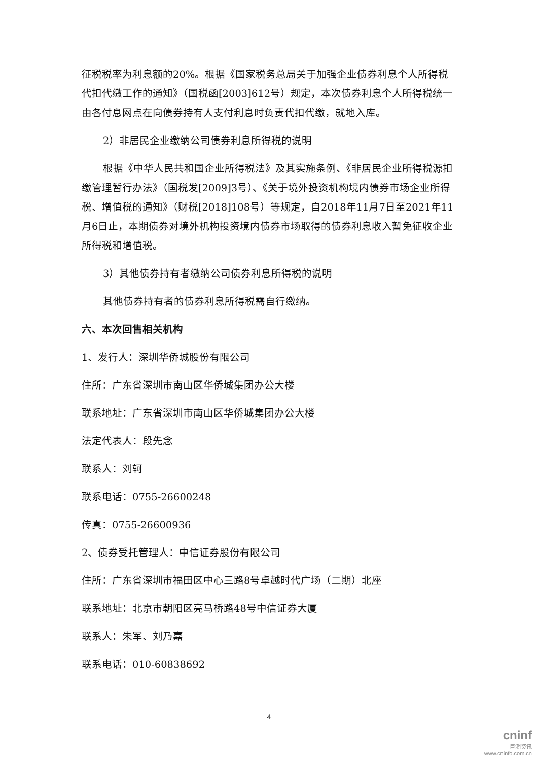征税税率为利息额的20%。根据《国家税务总局关于加强企业债券利息个人所得税代扣代缴工作的通知》（国税函[2003]612号）规定，本次债券利息个人所得税统一由各付息网点在向债券持有人支付利息时负责代扣代缴，就地入库。
2）非居民企业缴纳公司债券利息所得税的说明
根据《中华人民共和国企业所得税法》及其实施条例、《非居民企业所得税源扣缴管理暂行办法》（国税发[2009]3号）、《关于境外投资机构境内债券市场企业所得税、增值税的通知》（财税[2018]108号）等规定，自2018年11月7日至2021年11月6日止，本期债券对境外机构投资境内债券市场取得的债券利息收入暂免征收企业所得税和增值税。
3）其他债券持有者缴纳公司债券利息所得税的说明
其他债券持有者的债券利息所得税需自行缴纳。
六、本次回售相关机构
1、发行人：深圳华侨城股份有限公司
住所：广东省深圳市南山区华侨城集团办公大楼
联系地址：广东省深圳市南山区华侨城集团办公大楼
法定代表人：段先念
联系人：刘轲
联系电话：0755-26600248
传真：0755-26600936
2、债券受托管理人：中信证券股份有限公司
住所：广东省深圳市福田区中心三路8号卓越时代广场（二期）北座
联系地址：北京市朝阳区亮马桥路48号中信证券大厦
联系人：朱军、刘乃嘉
联系电话：010-60838692
4
cninf
巨潮资讯
www.cninfo.com.cn